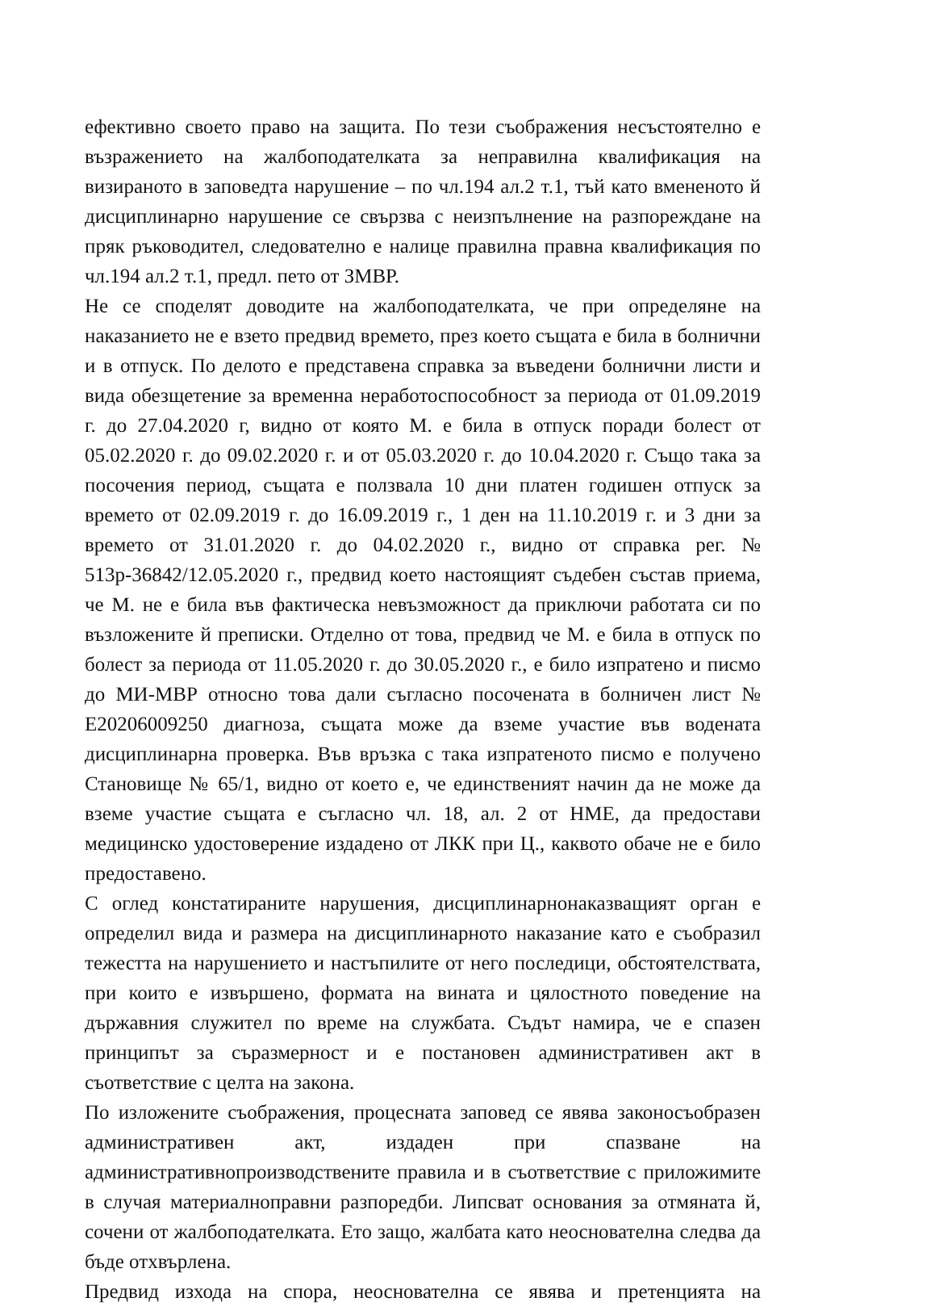ефективно своето право на защита. По тези съображения несъстоятелно е възражението на жалбоподателката за неправилна квалификация на визираното в заповедта нарушение – по чл.194 ал.2 т.1, тъй като вмененото й дисциплинарно нарушение се свързва с неизпълнение на разпореждане на пряк ръководител, следователно е налице правилна правна квалификация по чл.194 ал.2 т.1, предл. пето от ЗМВР.
Не се споделят доводите на жалбоподателката, че при определяне на наказанието не е взето предвид времето, през което същата е била в болнични и в отпуск. По делото е представена справка за въведени болнични листи и вида обезщетение за временна неработоспособност за периода от 01.09.2019 г. до 27.04.2020 г, видно от която М. е била в отпуск поради болест от 05.02.2020 г. до 09.02.2020 г. и от 05.03.2020 г. до 10.04.2020 г. Също така за посочения период, същата е ползвала 10 дни платен годишен отпуск за времето от 02.09.2019 г. до 16.09.2019 г., 1 ден на 11.10.2019 г. и 3 дни за времето от 31.01.2020 г. до 04.02.2020 г., видно от справка рег. № 513р-36842/12.05.2020 г., предвид което настоящият съдебен състав приема, че М. не е била във фактическа невъзможност да приключи работата си по възложените й преписки. Отделно от това, предвид че М. е била в отпуск по болест за периода от 11.05.2020 г. до 30.05.2020 г., е било изпратено и писмо до МИ-МВР относно това дали съгласно посочената в болничен лист № Е20206009250 диагноза, същата може да вземе участие във водената дисциплинарна проверка. Във връзка с така изпратеното писмо е получено Становище № 65/1, видно от което е, че единственият начин да не може да вземе участие същата е съгласно чл. 18, ал. 2 от НМЕ, да предостави медицинско удостоверение издадено от ЛКК при Ц., каквото обаче не е било предоставено.
С оглед констатираните нарушения, дисциплинарнонаказващият орган е определил вида и размера на дисциплинарното наказание като е съобразил тежестта на нарушението и настъпилите от него последици, обстоятелствата, при които е извършено, формата на вината и цялостното поведение на държавния служител по време на службата. Съдът намира, че е спазен принципът за съразмерност и е постановен административен акт в съответствие с целта на закона.
По изложените съображения, процесната заповед се явява законосъобразен административен акт, издаден при спазване на административнопроизводствените правила и в съответствие с приложимите в случая материалноправни разпоредби. Липсват основания за отмяната й, сочени от жалбоподателката. Ето защо, жалбата като неоснователна следва да бъде отхвърлена.
Предвид изхода на спора, неоснователна се явява и претенцията на